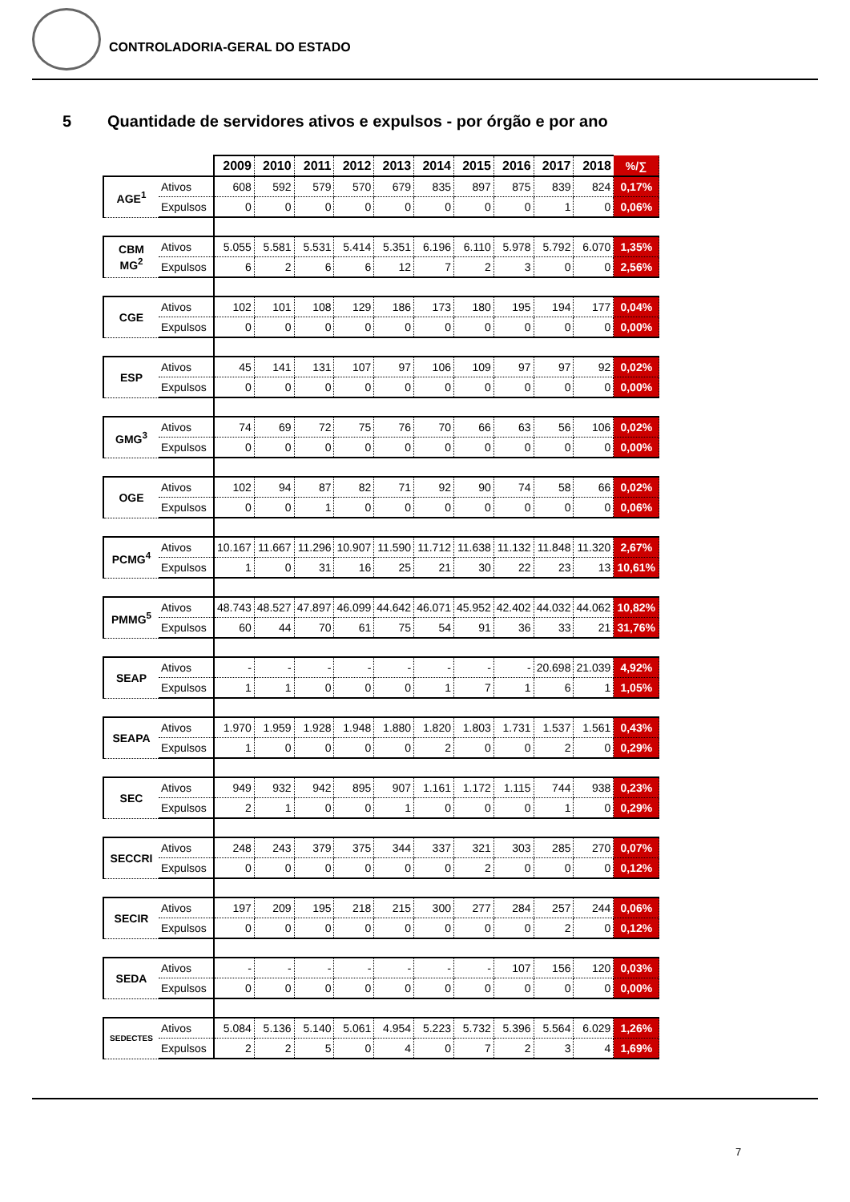CONTROLADORIA-GERAL DO ESTADO
5 Quantidade de servidores ativos e expulsos - por órgão e por ano
| | | 2009 | 2010 | 2011 | 2012 | 2013 | 2014 | 2015 | 2016 | 2017 | 2018 | %/∑ |
| AGE<sup>1</sup> | Ativos | 608 | 592 | 579 | 570 | 679 | 835 | 897 | 875 | 839 | 824 | 0,17% |
| | Expulsos | 0 | 0 | 0 | 0 | 0 | 0 | 0 | 0 | 1 | 0 | 0,06% |
| CBM MG<sup>2</sup> | Ativos | 5.055 | 5.581 | 5.531 | 5.414 | 5.351 | 6.196 | 6.110 | 5.978 | 5.792 | 6.070 | 1,35% |
| | Expulsos | 6 | 2 | 6 | 6 | 12 | 7 | 2 | 3 | 0 | 0 | 2,56% |
| CGE | Ativos | 102 | 101 | 108 | 129 | 186 | 173 | 180 | 195 | 194 | 177 | 0,04% |
| | Expulsos | 0 | 0 | 0 | 0 | 0 | 0 | 0 | 0 | 0 | 0 | 0,00% |
| ESP | Ativos | 45 | 141 | 131 | 107 | 97 | 106 | 109 | 97 | 97 | 92 | 0,02% |
| | Expulsos | 0 | 0 | 0 | 0 | 0 | 0 | 0 | 0 | 0 | 0 | 0,00% |
| GMG<sup>3</sup> | Ativos | 74 | 69 | 72 | 75 | 76 | 70 | 66 | 63 | 56 | 106 | 0,02% |
| | Expulsos | 0 | 0 | 0 | 0 | 0 | 0 | 0 | 0 | 0 | 0 | 0,00% |
| OGE | Ativos | 102 | 94 | 87 | 82 | 71 | 92 | 90 | 74 | 58 | 66 | 0,02% |
| | Expulsos | 0 | 0 | 1 | 0 | 0 | 0 | 0 | 0 | 0 | 0 | 0,06% |
| PCMG<sup>4</sup> | Ativos | 10.167 | 11.667 | 11.296 | 10.907 | 11.590 | 11.712 | 11.638 | 11.132 | 11.848 | 11.320 | 2,67% |
| | Expulsos | 1 | 0 | 31 | 16 | 25 | 21 | 30 | 22 | 23 | 13 | 10,61% |
| PMMG<sup>5</sup> | Ativos | 48.743 | 48.527 | 47.897 | 46.099 | 44.642 | 46.071 | 45.952 | 42.402 | 44.032 | 44.062 | 10,82% |
| | Expulsos | 60 | 44 | 70 | 61 | 75 | 54 | 91 | 36 | 33 | 21 | 31,76% |
| SEAP | Ativos | - | - | - | - | - | - | - | - | 20.698 | 21.039 | 4,92% |
| | Expulsos | 1 | 1 | 0 | 0 | 0 | 1 | 7 | 1 | 6 | 1 | 1,05% |
| SEAPA | Ativos | 1.970 | 1.959 | 1.928 | 1.948 | 1.880 | 1.820 | 1.803 | 1.731 | 1.537 | 1.561 | 0,43% |
| | Expulsos | 1 | 0 | 0 | 0 | 0 | 2 | 0 | 0 | 2 | 0 | 0,29% |
| SEC | Ativos | 949 | 932 | 942 | 895 | 907 | 1.161 | 1.172 | 1.115 | 744 | 938 | 0,23% |
| | Expulsos | 2 | 1 | 0 | 0 | 1 | 0 | 0 | 0 | 1 | 0 | 0,29% |
| SECCRI | Ativos | 248 | 243 | 379 | 375 | 344 | 337 | 321 | 303 | 285 | 270 | 0,07% |
| | Expulsos | 0 | 0 | 0 | 0 | 0 | 0 | 2 | 0 | 0 | 0 | 0,12% |
| SECIR | Ativos | 197 | 209 | 195 | 218 | 215 | 300 | 277 | 284 | 257 | 244 | 0,06% |
| | Expulsos | 0 | 0 | 0 | 0 | 0 | 0 | 0 | 0 | 2 | 0 | 0,12% |
| SEDA | Ativos | - | - | - | - | - | - | - | 107 | 156 | 120 | 0,03% |
| | Expulsos | 0 | 0 | 0 | 0 | 0 | 0 | 0 | 0 | 0 | 0 | 0,00% |
| SEDECTES | Ativos | 5.084 | 5.136 | 5.140 | 5.061 | 4.954 | 5.223 | 5.732 | 5.396 | 5.564 | 6.029 | 1,26% |
| | Expulsos | 2 | 2 | 5 | 0 | 4 | 0 | 7 | 2 | 3 | 4 | 1,69% |
7